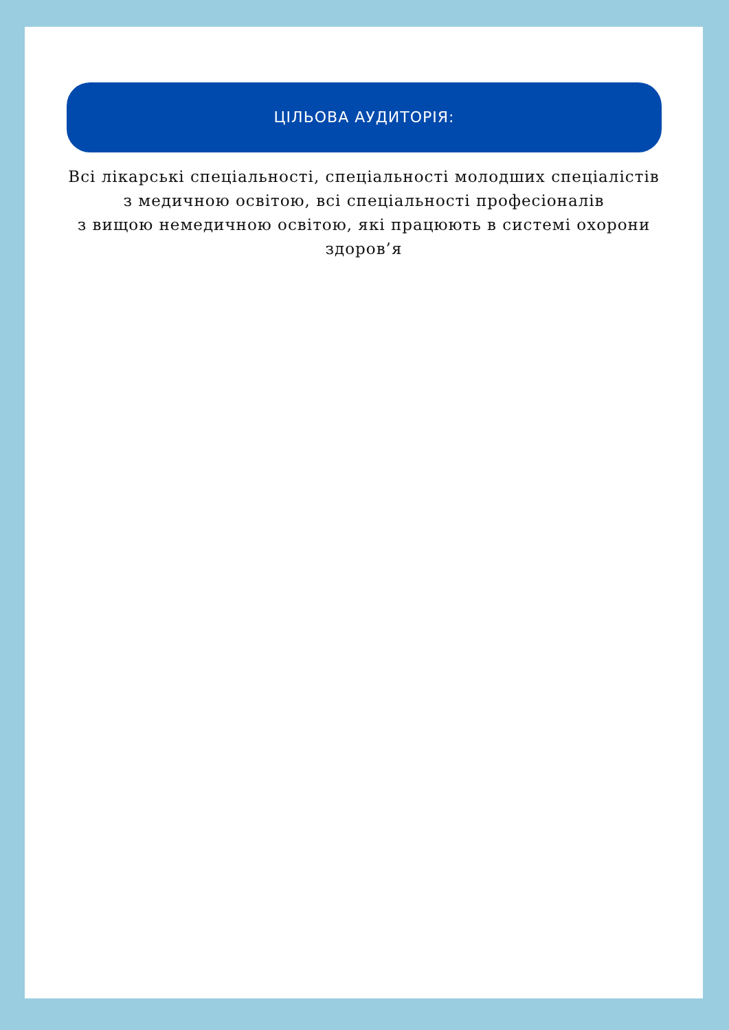ЦІЛЬОВА АУДИТОРІЯ:
Всі лікарські спеціальності, спеціальності молодших спеціалістів
з медичною освітою, всі спеціальності професіоналів
з вищою немедичною освітою, які працюють в системі охорони здоров’я